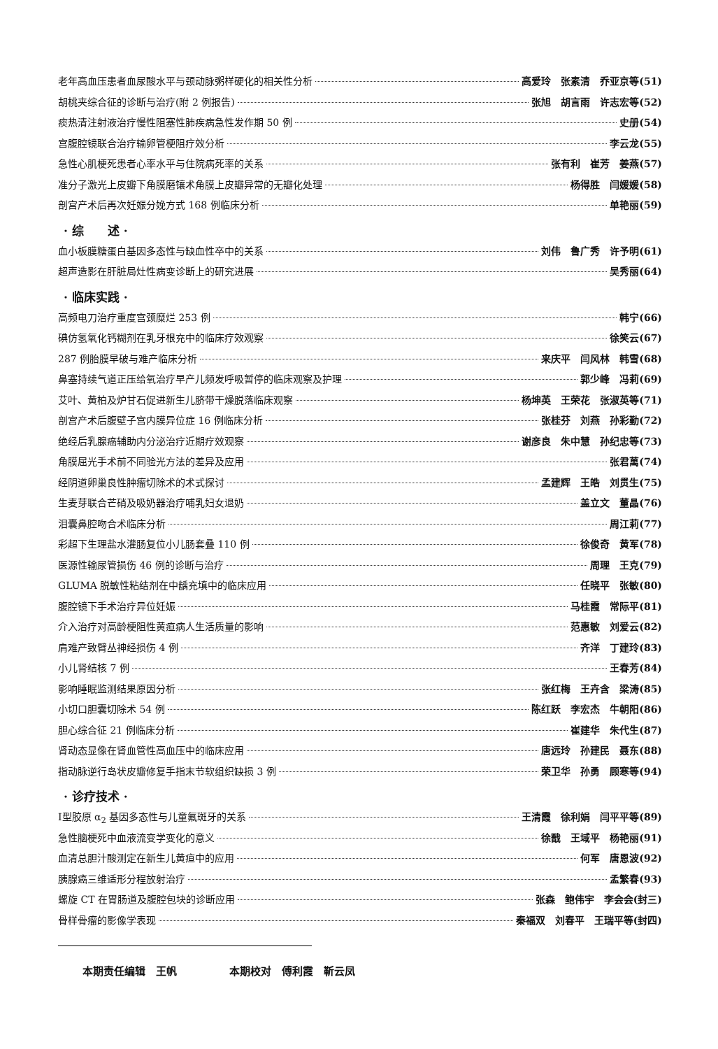老年高血压患者血尿酸水平与颈动脉粥样硬化的相关性分析 高爱玲　张素清　乔亚京等(51)
胡桃夹综合征的诊断与治疗(附 2 例报告) 张旭　胡言雨　许志宏等(52)
痰热清注射液治疗慢性阻塞性肺疾病急性发作期 50 例 史册(54)
宫腹腔镜联合治疗输卵管梗阻疗效分析 李云龙(55)
急性心肌梗死患者心率水平与住院病死率的关系 张有利　崔芳　姜燕(57)
准分子激光上皮瓣下角膜磨镶术角膜上皮瓣异常的无瓣化处理 杨得胜　闫媛媛(58)
剖宫产术后再次妊娠分娩方式 168 例临床分析 单艳丽(59)
· 综　　述 ·
血小板膜糖蛋白基因多态性与缺血性卒中的关系 刘伟　鲁广秀　许予明(61)
超声造影在肝脏局灶性病变诊断上的研究进展 吴秀丽(64)
· 临床实践 ·
高频电刀治疗重度宫颈糜烂 253 例 韩宁(66)
碘仿氢氧化钙糊剂在乳牙根充中的临床疗效观察 徐笑云(67)
287 例胎膜早破与难产临床分析 来庆平　闫风林　韩雪(68)
鼻塞持续气道正压给氧治疗早产儿频发呼吸暂停的临床观察及护理 郭少峰　冯莉(69)
艾叶、黄柏及炉甘石促进新生儿脐带干燥脱落临床观察 杨坤英　王荣花　张淑英等(71)
剖宫产术后腹壁子宫内膜异位症 16 例临床分析 张桂芬　刘燕　孙彩勤(72)
绝经后乳腺癌辅助内分泌治疗近期疗效观察 谢彦良　朱中慧　孙纪忠等(73)
角膜屈光手术前不同验光方法的差异及应用 张君萬(74)
经阴道卵巢良性肿瘤切除术的术式探讨 孟建辉　王皓　刘贯生(75)
生麦芽联合芒硝及吸奶器治疗哺乳妇女退奶 盖立文　董晶(76)
泪囊鼻腔吻合术临床分析 周江莉(77)
彩超下生理盐水灌肠复位小儿肠套叠 110 例 徐俊奇　黄军(78)
医源性输尿管损伤 46 例的诊断与治疗 周理　王克(79)
GLUMA 脱敏性粘结剂在中龋充填中的临床应用 任晓平　张敏(80)
腹腔镜下手术治疗异位妊娠 马桂霞　常际平(81)
介入治疗对高龄梗阻性黄疸病人生活质量的影响 范惠敏　刘爱云(82)
肩难产致臂丛神经损伤 4 例 齐洋　丁建玲(83)
小儿肾结核 7 例 王春芳(84)
影响睡眠监测结果原因分析 张红梅　王卉含　梁涛(85)
小切口胆囊切除术 54 例 陈红跃　李宏杰　牛朝阳(86)
胆心综合征 21 例临床分析 崔建华　朱代生(87)
肾动态显像在肾血管性高血压中的临床应用 唐远玲　孙建民　聂东(88)
指动脉逆行岛状皮瓣修复手指末节软组织缺损 3 例 荣卫华　孙勇　顾寒等(94)
· 诊疗技术 ·
Ⅰ型胶原 α<sub>2</sub> 基因多态性与儿童氟斑牙的关系 王清霞　徐利娟　闫平平等(89)
急性脑梗死中血液流变学变化的意义 徐戬　王域平　杨艳丽(91)
血清总胆汁酸测定在新生儿黄疸中的应用 何军　唐恩波(92)
胰腺癌三维适形分程放射治疗 孟繁春(93)
螺旋 CT 在胃肠道及腹腔包块的诊断应用 张森　鲍伟宇　李会会(封三)
骨样骨瘤的影像学表现 秦福双　刘春平　王瑞平等(封四)
本期责任编辑　王帆　　　　　本期校对　傅利霞　靳云凤